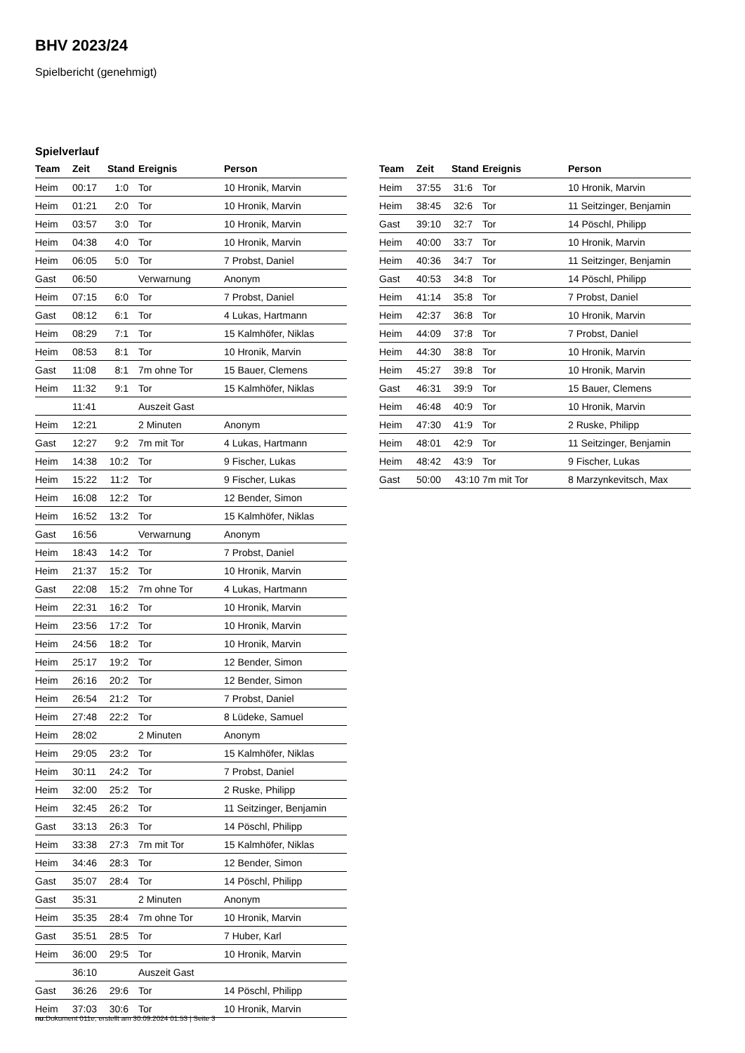BHV 2023/24
Spielbericht (genehmigt)
Spielverlauf
| Team | Zeit | Stand | Ereignis | Person |
| --- | --- | --- | --- | --- |
| Heim | 00:17 | 1:0 | Tor | 10 Hronik, Marvin |
| Heim | 01:21 | 2:0 | Tor | 10 Hronik, Marvin |
| Heim | 03:57 | 3:0 | Tor | 10 Hronik, Marvin |
| Heim | 04:38 | 4:0 | Tor | 10 Hronik, Marvin |
| Heim | 06:05 | 5:0 | Tor | 7 Probst, Daniel |
| Gast | 06:50 | | Verwarnung | Anonym |
| Heim | 07:15 | 6:0 | Tor | 7 Probst, Daniel |
| Gast | 08:12 | 6:1 | Tor | 4 Lukas, Hartmann |
| Heim | 08:29 | 7:1 | Tor | 15 Kalmhöfer, Niklas |
| Heim | 08:53 | 8:1 | Tor | 10 Hronik, Marvin |
| Gast | 11:08 | 8:1 | 7m ohne Tor | 15 Bauer, Clemens |
| Heim | 11:32 | 9:1 | Tor | 15 Kalmhöfer, Niklas |
| | 11:41 | | Auszeit Gast | |
| Heim | 12:21 | | 2 Minuten | Anonym |
| Gast | 12:27 | 9:2 | 7m mit Tor | 4 Lukas, Hartmann |
| Heim | 14:38 | 10:2 | Tor | 9 Fischer, Lukas |
| Heim | 15:22 | 11:2 | Tor | 9 Fischer, Lukas |
| Heim | 16:08 | 12:2 | Tor | 12 Bender, Simon |
| Heim | 16:52 | 13:2 | Tor | 15 Kalmhöfer, Niklas |
| Gast | 16:56 | | Verwarnung | Anonym |
| Heim | 18:43 | 14:2 | Tor | 7 Probst, Daniel |
| Heim | 21:37 | 15:2 | Tor | 10 Hronik, Marvin |
| Gast | 22:08 | 15:2 | 7m ohne Tor | 4 Lukas, Hartmann |
| Heim | 22:31 | 16:2 | Tor | 10 Hronik, Marvin |
| Heim | 23:56 | 17:2 | Tor | 10 Hronik, Marvin |
| Heim | 24:56 | 18:2 | Tor | 10 Hronik, Marvin |
| Heim | 25:17 | 19:2 | Tor | 12 Bender, Simon |
| Heim | 26:16 | 20:2 | Tor | 12 Bender, Simon |
| Heim | 26:54 | 21:2 | Tor | 7 Probst, Daniel |
| Heim | 27:48 | 22:2 | Tor | 8 Lüdeke, Samuel |
| Heim | 28:02 | | 2 Minuten | Anonym |
| Heim | 29:05 | 23:2 | Tor | 15 Kalmhöfer, Niklas |
| Heim | 30:11 | 24:2 | Tor | 7 Probst, Daniel |
| Heim | 32:00 | 25:2 | Tor | 2 Ruske, Philipp |
| Heim | 32:45 | 26:2 | Tor | 11 Seitzinger, Benjamin |
| Gast | 33:13 | 26:3 | Tor | 14 Pöschl, Philipp |
| Heim | 33:38 | 27:3 | 7m mit Tor | 15 Kalmhöfer, Niklas |
| Heim | 34:46 | 28:3 | Tor | 12 Bender, Simon |
| Gast | 35:07 | 28:4 | Tor | 14 Pöschl, Philipp |
| Gast | 35:31 | | 2 Minuten | Anonym |
| Heim | 35:35 | 28:4 | 7m ohne Tor | 10 Hronik, Marvin |
| Gast | 35:51 | 28:5 | Tor | 7 Huber, Karl |
| Heim | 36:00 | 29:5 | Tor | 10 Hronik, Marvin |
| | 36:10 | | Auszeit Gast | |
| Gast | 36:26 | 29:6 | Tor | 14 Pöschl, Philipp |
| Heim | 37:03 | 30:6 | Tor | 10 Hronik, Marvin |
| Team | Zeit | Stand | Ereignis | Person |
| --- | --- | --- | --- | --- |
| Heim | 37:55 | 31:6 | Tor | 10 Hronik, Marvin |
| Heim | 38:45 | 32:6 | Tor | 11 Seitzinger, Benjamin |
| Gast | 39:10 | 32:7 | Tor | 14 Pöschl, Philipp |
| Heim | 40:00 | 33:7 | Tor | 10 Hronik, Marvin |
| Heim | 40:36 | 34:7 | Tor | 11 Seitzinger, Benjamin |
| Gast | 40:53 | 34:8 | Tor | 14 Pöschl, Philipp |
| Heim | 41:14 | 35:8 | Tor | 7 Probst, Daniel |
| Heim | 42:37 | 36:8 | Tor | 10 Hronik, Marvin |
| Heim | 44:09 | 37:8 | Tor | 7 Probst, Daniel |
| Heim | 44:30 | 38:8 | Tor | 10 Hronik, Marvin |
| Heim | 45:27 | 39:8 | Tor | 10 Hronik, Marvin |
| Gast | 46:31 | 39:9 | Tor | 15 Bauer, Clemens |
| Heim | 46:48 | 40:9 | Tor | 10 Hronik, Marvin |
| Heim | 47:30 | 41:9 | Tor | 2 Ruske, Philipp |
| Heim | 48:01 | 42:9 | Tor | 11 Seitzinger, Benjamin |
| Heim | 48:42 | 43:9 | Tor | 9 Fischer, Lukas |
| Gast | 50:00 | 43:10 | 7m mit Tor | 8 Marzynkevitsch, Max |
nu.Dokument 011e, erstellt am 30.09.2024 01:53 | Seite 3